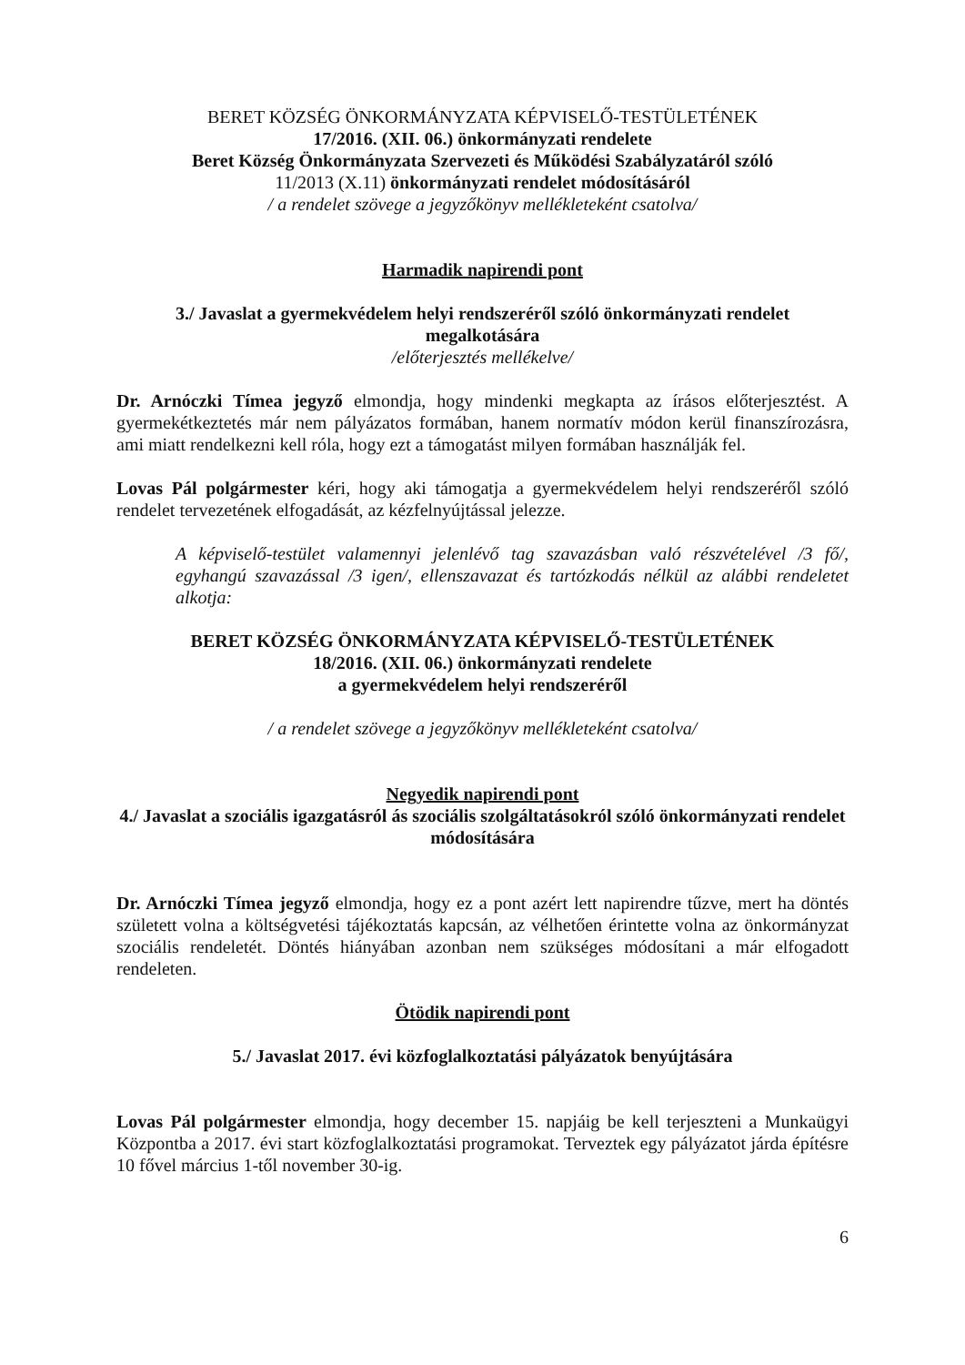BERET KÖZSÉG ÖNKORMÁNYZATA KÉPVISELŐ-TESTÜLETÉNEK
17/2016. (XII. 06.) önkormányzati rendelete
Beret Község Önkormányzata Szervezeti és Működési Szabályzatáról szóló
11/2013 (X.11) önkormányzati rendelet módosításáról
/ a rendelet szövege a jegyzőkönyv mellékleteként csatolva/
Harmadik napirendi pont
3./ Javaslat a gyermekvédelem helyi rendszeréről szóló önkormányzati rendelet megalkotására
/előterjesztés mellékelve/
Dr. Arnóczki Tímea jegyző elmondja, hogy mindenki megkapta az írásos előterjesztést. A gyermekétkeztetés már nem pályázatos formában, hanem normatív módon kerül finanszírozásra, ami miatt rendelkezni kell róla, hogy ezt a támogatást milyen formában használják fel.
Lovas Pál polgármester kéri, hogy aki támogatja a gyermekvédelem helyi rendszeréről szóló rendelet tervezetének elfogadását, az kézfelnyújtással jelezze.
A képviselő-testület valamennyi jelenlévő tag szavazásban való részvételével /3 fő/, egyhangú szavazással /3 igen/, ellenszavazat és tartózkodás nélkül az alábbi rendeletet alkotja:
BERET KÖZSÉG ÖNKORMÁNYZATA KÉPVISELŐ-TESTÜLETÉNEK
18/2016. (XII. 06.) önkormányzati rendelete
a gyermekvédelem helyi rendszeréről
/ a rendelet szövege a jegyzőkönyv mellékleteként csatolva/
Negyedik napirendi pont
4./ Javaslat a szociális igazgatásról ás szociális szolgáltatásokról szóló önkormányzati rendelet módosítására
Dr. Arnóczki Tímea jegyző elmondja, hogy ez a pont azért lett napirendre tűzve, mert ha döntés született volna a költségvetési tájékoztatás kapcsán, az vélhetően érintette volna az önkormányzat szociális rendeletét. Döntés hiányában azonban nem szükséges módosítani a már elfogadott rendeleten.
Ötödik napirendi pont
5./ Javaslat 2017. évi közfoglalkoztatási pályázatok benyújtására
Lovas Pál polgármester elmondja, hogy december 15. napjáig be kell terjeszteni a Munkaügyi Központba a 2017. évi start közfoglalkoztatási programokat. Terveztek egy pályázatot járda építésre 10 fővel március 1-től november 30-ig.
6